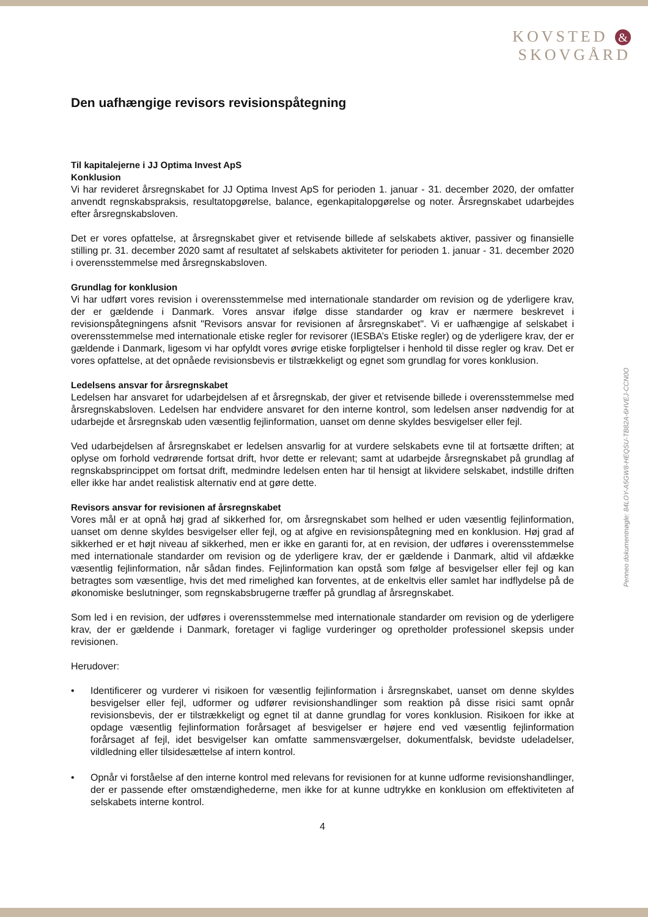KOVSTED &
SKOVGÅRD
Penneo dokumentnøgle: 84LOY-A5GW8-HEQSU-TB82A-6HVEJ-CCN0O
Den uafhængige revisors revisionspåtegning
Til kapitalejerne i JJ Optima Invest ApS
Konklusion
Vi har revideret årsregnskabet for JJ Optima Invest ApS for perioden 1. januar - 31. december 2020, der omfatter anvendt regnskabspraksis, resultatopgørelse, balance, egenkapitalopgørelse og noter. Årsregnskabet udarbejdes efter årsregnskabsloven.
Det er vores opfattelse, at årsregnskabet giver et retvisende billede af selskabets aktiver, passiver og finansielle stilling pr. 31. december 2020 samt af resultatet af selskabets aktiviteter for perioden 1. januar - 31. december 2020 i overensstemmelse med årsregnskabsloven.
Grundlag for konklusion
Vi har udført vores revision i overensstemmelse med internationale standarder om revision og de yderligere krav, der er gældende i Danmark. Vores ansvar ifølge disse standarder og krav er nærmere beskrevet i revisionspåtegningens afsnit "Revisors ansvar for revisionen af årsregnskabet". Vi er uafhængige af selskabet i overensstemmelse med internationale etiske regler for revisorer (IESBA’s Etiske regler) og de yderligere krav, der er gældende i Danmark, ligesom vi har opfyldt vores øvrige etiske forpligtelser i henhold til disse regler og krav. Det er vores opfattelse, at det opnåede revisionsbevis er tilstrækkeligt og egnet som grundlag for vores konklusion.
Ledelsens ansvar for årsregnskabet
Ledelsen har ansvaret for udarbejdelsen af et årsregnskab, der giver et retvisende billede i overensstemmelse med årsregnskabsloven. Ledelsen har endvidere ansvaret for den interne kontrol, som ledelsen anser nødvendig for at udarbejde et årsregnskab uden væsentlig fejlinformation, uanset om denne skyldes besvigelser eller fejl.
Ved udarbejdelsen af årsregnskabet er ledelsen ansvarlig for at vurdere selskabets evne til at fortsætte driften; at oplyse om forhold vedrørende fortsat drift, hvor dette er relevant; samt at udarbejde årsregnskabet på grundlag af regnskabsprincippet om fortsat drift, medmindre ledelsen enten har til hensigt at likvidere selskabet, indstille driften eller ikke har andet realistisk alternativ end at gøre dette.
Revisors ansvar for revisionen af årsregnskabet
Vores mål er at opnå høj grad af sikkerhed for, om årsregnskabet som helhed er uden væsentlig fejlinformation, uanset om denne skyldes besvigelser eller fejl, og at afgive en revisionspåtegning med en konklusion. Høj grad af sikkerhed er et højt niveau af sikkerhed, men er ikke en garanti for, at en revision, der udføres i overensstemmelse med internationale standarder om revision og de yderligere krav, der er gældende i Danmark, altid vil afdække væsentlig fejlinformation, når sådan findes. Fejlinformation kan opstå som følge af besvigelser eller fejl og kan betragtes som væsentlige, hvis det med rimelighed kan forventes, at de enkeltvis eller samlet har indflydelse på de økonomiske beslutninger, som regnskabsbrugerne træffer på grundlag af årsregnskabet.
Som led i en revision, der udføres i overensstemmelse med internationale standarder om revision og de yderligere krav, der er gældende i Danmark, foretager vi faglige vurderinger og opretholder professionel skepsis under revisionen.
Herudover:
• Identificerer og vurderer vi risikoen for væsentlig fejlinformation i årsregnskabet, uanset om denne skyldes besvigelser eller fejl, udformer og udfører revisionshandlinger som reaktion på disse risici samt opnår revisionsbevis, der er tilstrækkeligt og egnet til at danne grundlag for vores konklusion. Risikoen for ikke at opdage væsentlig fejlinformation forårsaget af besvigelser er højere end ved væsentlig fejlinformation forårsaget af fejl, idet besvigelser kan omfatte sammensværgelser, dokumentfalsk, bevidste udeladelser, vildledning eller tilsidesættelse af intern kontrol.
• Opnår vi forståelse af den interne kontrol med relevans for revisionen for at kunne udforme revisionshandlinger, der er passende efter omstændighederne, men ikke for at kunne udtrykke en konklusion om effektiviteten af selskabets interne kontrol.
4